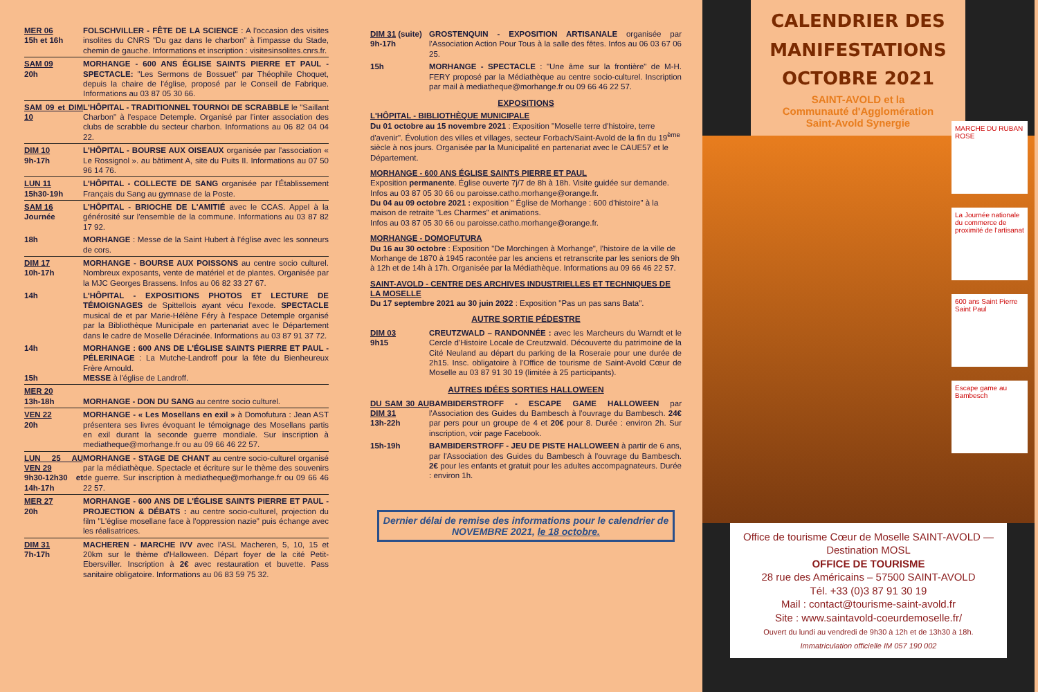| MER 06 15h et 16h | FOLSCHVILLER - FÊTE DE LA SCIENCE : A l'occasion des visites insolites du CNRS "Du gaz dans le charbon" à l'impasse du Stade, chemin de gauche. Informations et inscription : visitesinsolites.cnrs.fr. |
| SAM 09 20h | MORHANGE - 600 ANS ÉGLISE SAINTS PIERRE ET PAUL - SPECTACLE: "Les Sermons de Bossuet" par Théophile Choquet, depuis la chaire de l'église, proposé par le Conseil de Fabrique. Informations au 03 87 05 30 66. |
| SAM 09 et DIM 10 | L'HÔPITAL - TRADITIONNEL TOURNOI DE SCRABBLE le "Saillant Charbon" à l'espace Detemple. Organisé par l'inter association des clubs de scrabble du secteur charbon. Informations au 06 82 04 04 22. |
| DIM 10 9h-17h | L'HÔPITAL - BOURSE AUX OISEAUX organisée par l'association « Le Rossignol ». au bâtiment A, site du Puits II. Informations au 07 50 96 14 76. |
| LUN 11 15h30-19h | L'HÔPITAL - COLLECTE DE SANG organisée par l'Établissement Français du Sang au gymnase de la Poste. |
| SAM 16 Journée | L'HÔPITAL - BRIOCHE DE L'AMITIÉ avec le CCAS. Appel à la générosité sur l'ensemble de la commune. Informations au 03 87 82 17 92. |
| 18h | MORHANGE : Messe de la Saint Hubert à l'église avec les sonneurs de cors. |
| DIM 17 10h-17h | MORHANGE - BOURSE AUX POISSONS au centre socio culturel. Nombreux exposants, vente de matériel et de plantes. Organisée par la MJC Georges Brassens. Infos au 06 82 33 27 67. |
| 14h | L'HÔPITAL - EXPOSITIONS PHOTOS ET LECTURE DE TÉMOIGNAGES de Spittellois ayant vécu l'exode. SPECTACLE musical de et par Marie-Hélène Féry à l'espace Detemple organisé par la Bibliothèque Municipale en partenariat avec le Département dans le cadre de Moselle Déracinée. Informations au 03 87 91 37 72. |
| 14h 15h | MORHANGE : 600 ANS DE L'ÉGLISE SAINTS PIERRE ET PAUL - PÉLERINAGE : La Mutche-Landroff pour la fête du Bienheureux Frère Arnould. MESSE à l'église de Landroff. |
| MER 20 13h-18h | MORHANGE - DON DU SANG au centre socio culturel. |
| VEN 22 20h | MORHANGE - « Les Mosellans en exil » à Domofutura : Jean AST présentera ses livres évoquant le témoignage des Mosellans partis en exil durant la seconde guerre mondiale. Sur inscription à mediatheque@morhange.fr ou au 09 66 46 22 57. |
| LUN 25 AU VEN 29 9h30-12h30 et 14h-17h | MORHANGE - STAGE DE CHANT au centre socio-culturel organisé par la médiathèque. Spectacle et écriture sur le thème des souvenirs de guerre. Sur inscription à mediatheque@morhange.fr ou 09 66 46 22 57. |
| MER 27 20h | MORHANGE - 600 ANS DE L'ÉGLISE SAINTS PIERRE ET PAUL - PROJECTION & DÉBATS : au centre socio-culturel, projection du film "L'église mosellane face à l'oppression nazie" puis échange avec les réalisatrices. |
| DIM 31 7h-17h | MACHEREN - MARCHE IVV avec l'ASL Macheren, 5, 10, 15 et 20km sur le thème d'Halloween. Départ foyer de la cité Petit-Ebersviller. Inscription à 2€ avec restauration et buvette. Pass sanitaire obligatoire. Informations au 06 83 59 75 32. |
| DIM 31 (suite) 9h-17h | GROSTENQUIN - EXPOSITION ARTISANALE organisée par l'Association Action Pour Tous à la salle des fêtes. Infos au 06 03 67 06 25. |
| 15h | MORHANGE - SPECTACLE : "Une âme sur la frontière" de M-H. FERY proposé par la Médiathèque au centre socio-culturel. Inscription par mail à mediatheque@morhange.fr ou 09 66 46 22 57. |
EXPOSITIONS
L'HÔPITAL - BIBLIOTHÈQUE MUNICIPALE
Du 01 octobre au 15 novembre 2021 : Exposition "Moselle terre d'histoire, terre d'avenir". Évolution des villes et villages, secteur Forbach/Saint-Avold de la fin du 19<sup>ème</sup> siècle à nos jours. Organisée par la Municipalité en partenariat avec le CAUE57 et le Département.
MORHANGE - 600 ANS ÉGLISE SAINTS PIERRE ET PAUL
Exposition permanente. Église ouverte 7j/7 de 8h à 18h. Visite guidée sur demande. Infos au 03 87 05 30 66 ou paroisse.catho.morhange@orange.fr.
Du 04 au 09 octobre 2021 : exposition " Église de Morhange : 600 d'histoire" à la maison de retraite "Les Charmes" et animations.
Infos au 03 87 05 30 66 ou paroisse.catho.morhange@orange.fr.
MORHANGE - DOMOFUTURA
Du 16 au 30 octobre : Exposition "De Morchingen à Morhange", l'histoire de la ville de Morhange de 1870 à 1945 racontée par les anciens et retranscrite par les seniors de 9h à 12h et de 14h à 17h. Organisée par la Médiathèque. Informations au 09 66 46 22 57.
SAINT-AVOLD - CENTRE DES ARCHIVES INDUSTRIELLES ET TECHNIQUES DE LA MOSELLE
Du 17 septembre 2021 au 30 juin 2022 : Exposition "Pas un pas sans Bata".
AUTRE SORTIE PÉDESTRE
| DIM 03 9h15 | CREUTZWALD – RANDONNÉE : avec les Marcheurs du Warndt et le Cercle d'Histoire Locale de Creutzwald. Découverte du patrimoine de la Cité Neuland au départ du parking de la Roseraie pour une durée de 2h15. Insc. obligatoire à l'Office de tourisme de Saint-Avold Cœur de Moselle au 03 87 91 30 19 (limitée à 25 participants). |
AUTRES IDÉES SORTIES HALLOWEEN
| DU SAM 30 AU DIM 31 13h-22h | BAMBIDERSTROFF - ESCAPE GAME HALLOWEEN par l'Association des Guides du Bambesch à l'ouvrage du Bambesch. 24€ par pers pour un groupe de 4 et 20€ pour 8. Durée : environ 2h. Sur inscription, voir page Facebook. |
| 15h-19h | BAMBIDERSTROFF - JEU DE PISTE HALLOWEEN à partir de 6 ans, par l'Association des Guides du Bambesch à l'ouvrage du Bambesch. 2€ pour les enfants et gratuit pour les adultes accompagnateurs. Durée : environ 1h. |
Dernier délai de remise des informations pour le calendrier de NOVEMBRE 2021, le 18 octobre.
CALENDRIER DES MANIFESTATIONS OCTOBRE 2021
SAINT-AVOLD et la
Communauté d'Agglomération
Saint-Avold Synergie
Office de tourisme Cœur de Moselle SAINT-AVOLD — Destination MOSL
OFFICE DE TOURISME
28 rue des Américains – 57500 SAINT-AVOLD
Tél. +33 (0)3 87 91 30 19
Mail : contact@tourisme-saint-avold.fr
Site : www.saintavold-coeurdemoselle.fr/
Ouvert du lundi au vendredi de 9h30 à 12h et de 13h30 à 18h.
Immatriculation officielle IM 057 190 002
MARCHE DU RUBAN ROSE
La Journée nationale du commerce de proximité de l'artisanat
600 ans Saint Pierre Saint Paul
Escape game au Bambesch